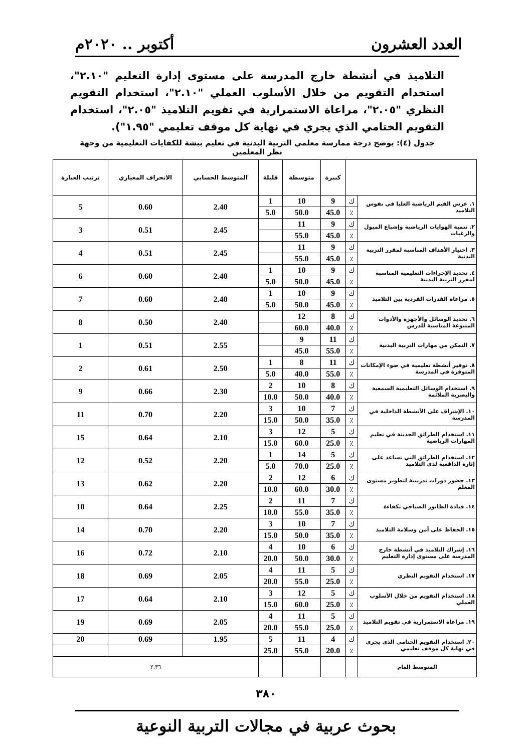العدد العشرون أكتوبر .. ٢٠٢٠م
التلاميذ في أنشطة خارج المدرسة على مستوى إدارة التعليم "٢.١٠"، استخدام التقويم من خلال الأسلوب العملي "٢.١٠"، استخدام التقويم النظري "٢.٠٥"، مراعاة الاستمرارية في تقويم التلاميذ "٢.٠٥"، استخدام التقويم الختامي الذي يجري في نهاية كل موقف تعليمي "١.٩٥").
جدول (٤): يوضح درجة ممارسة معلمي التربية البدنية في تعليم بيشة للكفايات التعليمية من وجهة نظر المعلمين
| | | كبيرة | متوسطة | قليلة | المتوسط الحسابي | الانحراف المعياري | ترتيب العبارة |
| --- | --- | --- | --- | --- | --- | --- | --- |
| ١. غرس القيم الرياضية العليا في نفوس التلاميذ | ك | 9 | 10 | 1 | 2.40 | 0.60 | 5 |
| | ٪ | 45.0 | 50.0 | 5.0 | | | |
| ٢. تنمية الهوايات الرياضية وإشباع الميول والرغبات | ك | 9 | 11 | | 2.45 | 0.51 | 3 |
| | ٪ | 45.0 | 55.0 | | | | |
| ٣. اختيار الأهداف المناسبة لمقرر التربية البدنية | ك | 9 | 11 | | 2.45 | 0.51 | 4 |
| | ٪ | 45.0 | 55.0 | | | | |
| ٤. تحديد الإجراءات التعليمية المناسبة لمقرر التربية البدنية | ك | 9 | 10 | 1 | 2.40 | 0.60 | 6 |
| | ٪ | 45.0 | 50.0 | 5.0 | | | |
| ٥. مراعاة القدرات الفردية بين التلاميذ | ك | 9 | 10 | 1 | 2.40 | 0.60 | 7 |
| | ٪ | 45.0 | 50.0 | 5.0 | | | |
| ٦. تحديد الوسائل والأجهزة والأدوات المتنوعة المناسبة للدرس | ك | 8 | 12 | | 2.40 | 0.50 | 8 |
| | ٪ | 40.0 | 60.0 | | | | |
| ٧. التمكن من مهارات التربية البدنية | ك | 11 | 9 | | 2.55 | 0.51 | 1 |
| | ٪ | 55.0 | 45.0 | | | | |
| ٨. توفير أنشطة تعليمية في ضوء الإمكانات المتوفرة في المدرسة | ك | 11 | 8 | 1 | 2.50 | 0.61 | 2 |
| | ٪ | 55.0 | 40.0 | 5.0 | | | |
| ٩. استخدام الوسائل التعليمية السمعية والبصرية الملائمة | ك | 8 | 10 | 2 | 2.30 | 0.66 | 9 |
| | ٪ | 40.0 | 50.0 | 10.0 | | | |
| ١٠. الإشراف على الأنشطة الداخلية في المدرسة | ك | 7 | 10 | 3 | 2.20 | 0.70 | 11 |
| | ٪ | 35.0 | 50.0 | 15.0 | | | |
| ١١. استخدام الطرائق الحديثة في تعليم المهارات الرياضية | ك | 5 | 12 | 3 | 2.10 | 0.64 | 15 |
| | ٪ | 25.0 | 60.0 | 15.0 | | | |
| ١٢. استخدام الطرائق التي تساعد على إثارة الدافعية لدى التلاميذ | ك | 5 | 14 | 1 | 2.20 | 0.52 | 12 |
| | ٪ | 25.0 | 70.0 | 5.0 | | | |
| ١٣. حضور دورات تدريبية لتطوير مستوى المعلم | ك | 6 | 12 | 2 | 2.20 | 0.62 | 13 |
| | ٪ | 30.0 | 60.0 | 10.0 | | | |
| ١٤. قيادة الطابور الصباحي بكفاءة | ك | 7 | 11 | 2 | 2.25 | 0.64 | 10 |
| | ٪ | 35.0 | 55.0 | 10.0 | | | |
| ١٥. الحفاظ على أمن وسلامة التلاميذ | ك | 7 | 10 | 3 | 2.20 | 0.70 | 14 |
| | ٪ | 35.0 | 50.0 | 15.0 | | | |
| ١٦. إشراك التلاميذ في أنشطة خارج المدرسة على مستوى إدارة التعليم | ك | 6 | 10 | 4 | 2.10 | 0.72 | 16 |
| | ٪ | 30.0 | 50.0 | 20.0 | | | |
| ١٧. استخدام التقويم النظري | ك | 5 | 11 | 4 | 2.05 | 0.69 | 18 |
| | ٪ | 25.0 | 55.0 | 20.0 | | | |
| ١٨. استخدام التقويم من خلال الأسلوب العملي | ك | 5 | 12 | 3 | 2.10 | 0.64 | 17 |
| | ٪ | 25.0 | 60.0 | 15.0 | | | |
| ١٩. مراعاة الاستمرارية في تقويم التلاميذ | ك | 5 | 11 | 4 | 2.05 | 0.69 | 19 |
| | ٪ | 25.0 | 55.0 | 20.0 | | | |
| ٢٠. استخدام التقويم الختامي الذي يجري في نهاية كل موقف تعليمي | ك | 4 | 11 | 5 | 1.95 | 0.69 | 20 |
| | ٪ | 20.0 | 55.0 | 25.0 | | | |
| المتوسط العام | | | | | ٢.٣٦ | | |
٣٨٠
بحوث عربية في مجالات التربية النوعية